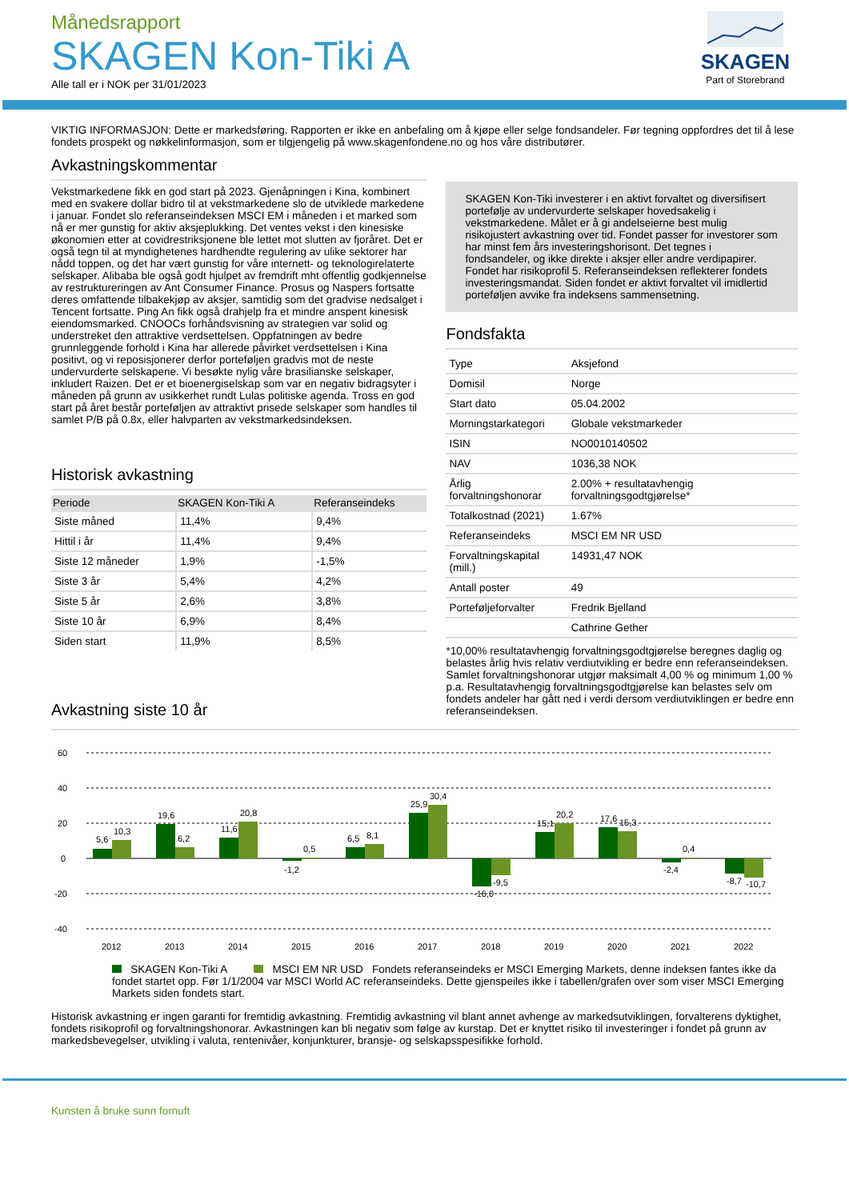Månedsrapport
SKAGEN Kon-Tiki A
Alle tall er i NOK per 31/01/2023
SKAGEN
Part of Storebrand
VIKTIG INFORMASJON: Dette er markedsføring. Rapporten er ikke en anbefaling om å kjøpe eller selge fondsandeler. Før tegning oppfordres det til å lese fondets prospekt og nøkkelinformasjon, som er tilgjengelig på www.skagenfondene.no og hos våre distributører.
Avkastningskommentar
Vekstmarkedene fikk en god start på 2023. Gjenåpningen i Kina, kombinert med en svakere dollar bidro til at vekstmarkedene slo de utviklede markedene i januar. Fondet slo referanseindeksen MSCI EM i måneden i et marked som nå er mer gunstig for aktiv aksjeplukking. Det ventes vekst i den kinesiske økonomien etter at covidrestriksjonene ble lettet mot slutten av fjoråret. Det er også tegn til at myndighetenes hardhendte regulering av ulike sektorer har nådd toppen, og det har vært gunstig for våre internett- og teknologirelaterte selskaper. Alibaba ble også godt hjulpet av fremdrift mht offentlig godkjennelse av restruktureringen av Ant Consumer Finance. Prosus og Naspers fortsatte deres omfattende tilbakekjøp av aksjer, samtidig som det gradvise nedsalget i Tencent fortsatte. Ping An fikk også drahjelp fra et mindre anspent kinesisk eiendomsmarked. CNOOCs forhåndsvisning av strategien var solid og understreket den attraktive verdsettelsen. Oppfatningen av bedre grunnleggende forhold i Kina har allerede påvirket verdsettelsen i Kina positivt, og vi reposisjonerer derfor porteføljen gradvis mot de neste undervurderte selskapene. Vi besøkte nylig våre brasilianske selskaper, inkludert Raizen. Det er et bioenergiselskap som var en negativ bidragsyter i måneden på grunn av usikkerhet rundt Lulas politiske agenda. Tross en god start på året består porteføljen av attraktivt prisede selskaper som handles til samlet P/B på 0.8x, eller halvparten av vekstmarkedsindeksen.
Historisk avkastning
| Periode | SKAGEN Kon-Tiki A | Referanseindeks |
| --- | --- | --- |
| Siste måned | 11,4% | 9,4% |
| Hittil i år | 11,4% | 9,4% |
| Siste 12 måneder | 1,9% | -1,5% |
| Siste 3 år | 5,4% | 4,2% |
| Siste 5 år | 2,6% | 3,8% |
| Siste 10 år | 6,9% | 8,4% |
| Siden start | 11,9% | 8,5% |
SKAGEN Kon-Tiki investerer i en aktivt forvaltet og diversifisert portefølje av undervurderte selskaper hovedsakelig i vekstmarkedene. Målet er å gi andelseierne best mulig risikojustert avkastning over tid. Fondet passer for investorer som har minst fem års investeringshorisont. Det tegnes i fondsandeler, og ikke direkte i aksjer eller andre verdipapirer. Fondet har risikoprofil 5. Referanseindeksen reflekterer fondets investeringsmandat. Siden fondet er aktivt forvaltet vil imidlertid porteføljen avvike fra indeksens sammensetning.
Fondsfakta
| Type | Aksjefond |
| Domisil | Norge |
| Start dato | 05.04.2002 |
| Morningstarkategori | Globale vekstmarkeder |
| ISIN | NO0010140502 |
| NAV | 1036,38 NOK |
| Årlig forvaltningshonorar | 2.00% + resultatavhengig forvaltningsgodtgjørelse* |
| Totalkostnad (2021) | 1.67% |
| Referanseindeks | MSCI EM NR USD |
| Forvaltningskapital (mill.) | 14931,47 NOK |
| Antall poster | 49 |
| Porteføljeforvalter | Fredrik Bjelland |
| | Cathrine Gether |
*10,00% resultatavhengig forvaltningsgodtgjørelse beregnes daglig og belastes årlig hvis relativ verdiutvikling er bedre enn referanseindeksen. Samlet forvaltningshonorar utgjør maksimalt 4,00 % og minimum 1,00 % p.a. Resultatavhengig forvaltningsgodtgjørelse kan belastes selv om fondets andeler har gått ned i verdi dersom verdiutviklingen er bedre enn referanseindeksen.
Avkastning siste 10 år
60
40
20
0
-20
-40
5,6
10,3
19,6
6,2
11,6
20,8
-1,2
0,5
6,5
8,1
25,9
30,4
-16,0
-9,5
15,1
20,2
17,6
15,3
-2,4
0,4
-8,7
-10,7
2012
2013
2014
2015
2016
2017
2018
2019
2020
2021
2022
SKAGEN Kon-Tiki A MSCI EM NR USD Fondets referanseindeks er MSCI Emerging Markets, denne indeksen fantes ikke da fondet startet opp. Før 1/1/2004 var MSCI World AC referanseindeks. Dette gjenspeiles ikke i tabellen/grafen over som viser MSCI Emerging Markets siden fondets start.
Historisk avkastning er ingen garanti for fremtidig avkastning. Fremtidig avkastning vil blant annet avhenge av markedsutviklingen, forvalterens dyktighet, fondets risikoprofil og forvaltningshonorar. Avkastningen kan bli negativ som følge av kurstap. Det er knyttet risiko til investeringer i fondet på grunn av markedsbevegelser, utvikling i valuta, rentenivåer, konjunkturer, bransje- og selskapsspesifikke forhold.
Kunsten å bruke sunn fornuft